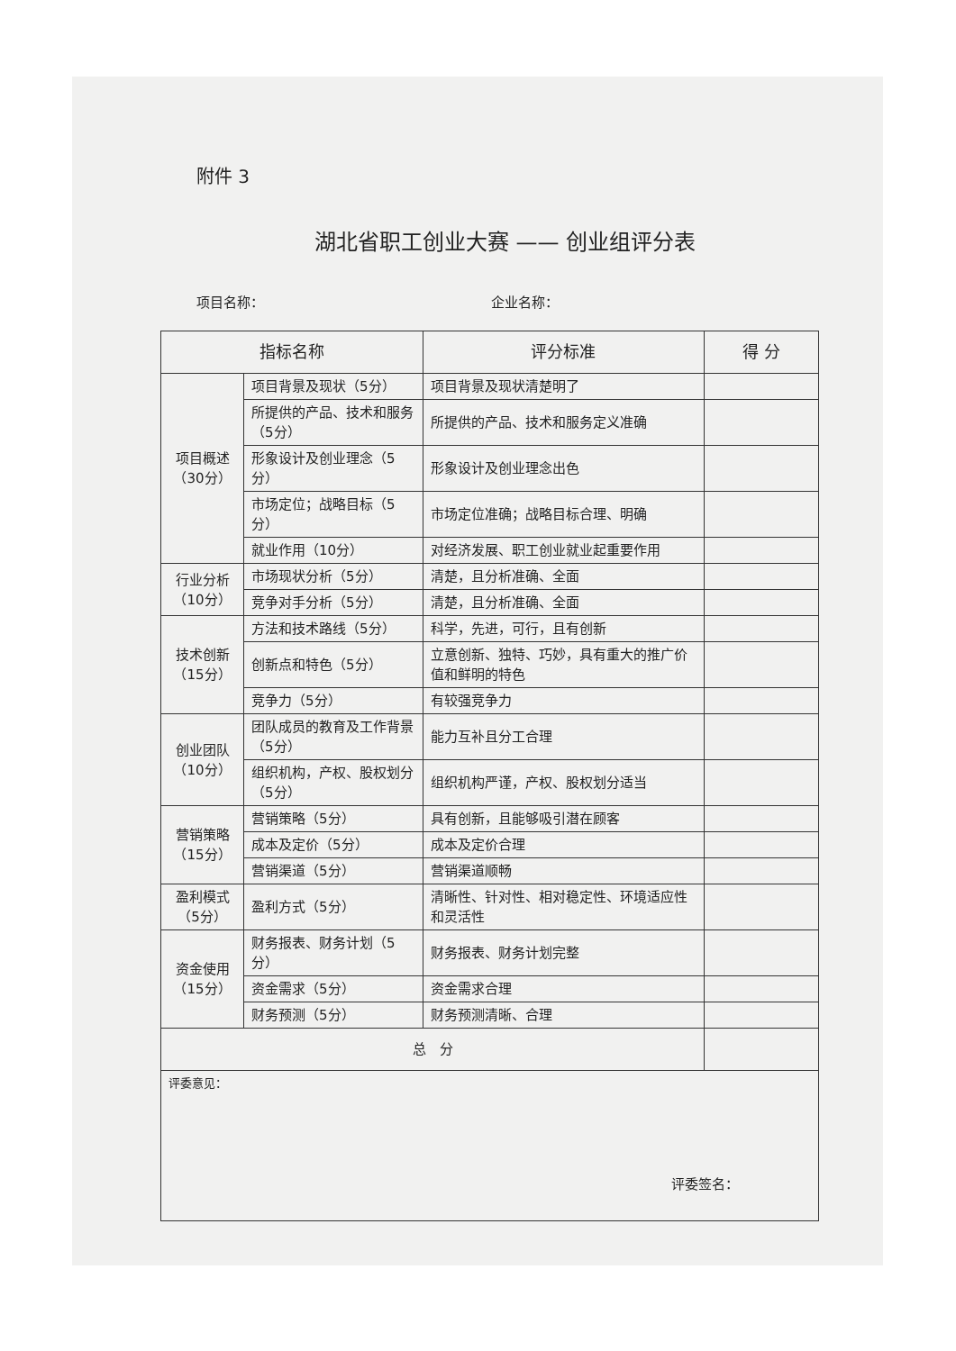附件 3
湖北省职工创业大赛 —— 创业组评分表
项目名称： 企业名称：
| 指标名称 | | 评分标准 | 得 分 |
| --- | --- | --- | --- |
| 项目概述 （30分） | 项目背景及现状（5分） | 项目背景及现状清楚明了 | |
| | 所提供的产品、技术和服务（5分） | 所提供的产品、技术和服务定义准确 | |
| | 形象设计及创业理念（5分） | 形象设计及创业理念出色 | |
| | 市场定位；战略目标（5分） | 市场定位准确；战略目标合理、明确 | |
| | 就业作用（10分） | 对经济发展、职工创业就业起重要作用 | |
| 行业分析 （10分） | 市场现状分析（5分） | 清楚，且分析准确、全面 | |
| | 竞争对手分析（5分） | 清楚，且分析准确、全面 | |
| 技术创新 （15分） | 方法和技术路线（5分） | 科学，先进，可行，且有创新 | |
| | 创新点和特色（5分） | 立意创新、独特、巧妙，具有重大的推广价值和鲜明的特色 | |
| | 竞争力（5分） | 有较强竞争力 | |
| 创业团队 （10分） | 团队成员的教育及工作背景（5分） | 能力互补且分工合理 | |
| | 组织机构，产权、股权划分（5分） | 组织机构严谨，产权、股权划分适当 | |
| 营销策略 （15分） | 营销策略（5分） | 具有创新，且能够吸引潜在顾客 | |
| | 成本及定价（5分） | 成本及定价合理 | |
| | 营销渠道（5分） | 营销渠道顺畅 | |
| 盈利模式 （5分） | 盈利方式（5分） | 清晰性、针对性、相对稳定性、环境适应性和灵活性 | |
| 资金使用 （15分） | 财务报表、财务计划（5分） | 财务报表、财务计划完整 | |
| | 资金需求（5分） | 资金需求合理 | |
| | 财务预测（5分） | 财务预测清晰、合理 | |
| 总 分 | | | |
| 评委意见： 评委签名： | | | |